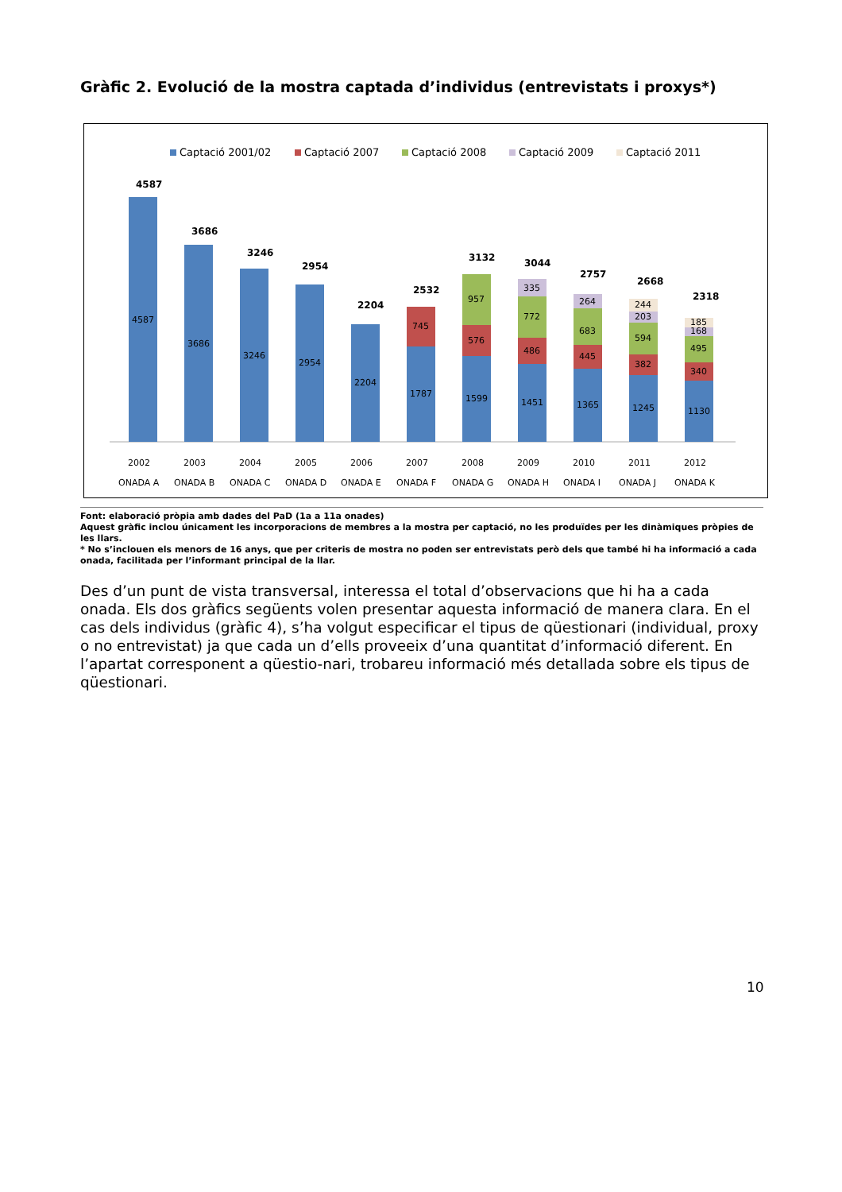Gràfic 2. Evolució de la mostra captada d’individus (entrevistats i proxys*)
Captació 2001/02
Captació 2007
Captació 2008
Captació 2009
Captació 2011
4587
3686
3246
2954
2204
2532
3132
3044
2757
2668
2318
4587
3686
3246
2954
2204
1787
1599
1451
1365
1245
1130
745
576
486
445
382
340
957
772
683
594
495
335
264
203
168
244
185
2002
2003
2004
2005
2006
2007
2008
2009
2010
2011
2012
ONADA A
ONADA B
ONADA C
ONADA D
ONADA E
ONADA F
ONADA G
ONADA H
ONADA I
ONADA J
ONADA K
Font: elaboració pròpia amb dades del PaD (1a a 11a onades)
Aquest gràfic inclou únicament les incorporacions de membres a la mostra per captació, no les produïdes per les dinàmiques pròpies de les llars.
* No s’inclouen els menors de 16 anys, que per criteris de mostra no poden ser entrevistats però dels que també hi ha informació a cada onada, facilitada per l’informant principal de la llar.
Des d’un punt de vista transversal, interessa el total d’observacions que hi ha a cada onada. Els dos gràfics següents volen presentar aquesta informació de manera clara. En el cas dels individus (gràfic 4), s’ha volgut especificar el tipus de qüestionari (individual, proxy o no entrevistat) ja que cada un d’ells proveeix d’una quantitat d’informació diferent. En l’apartat corresponent a qüestio-nari, trobareu informació més detallada sobre els tipus de qüestionari.
10